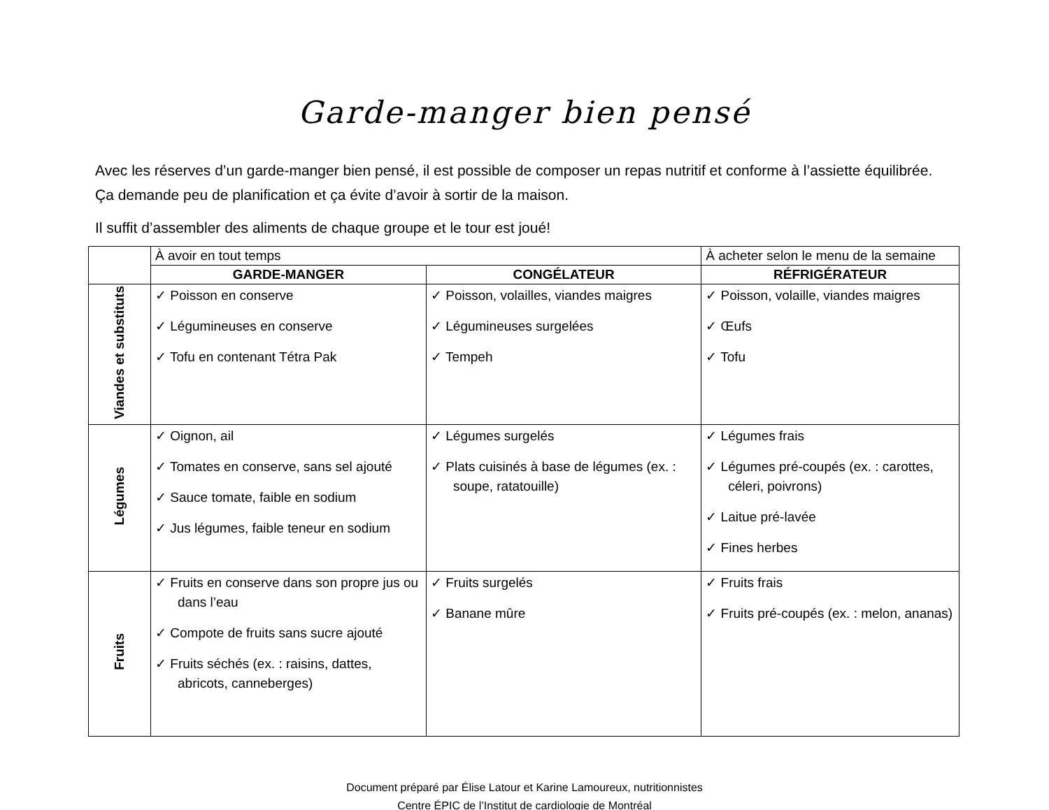Garde-manger bien pensé
Avec les réserves d’un garde-manger bien pensé, il est possible de composer un repas nutritif et conforme à l’assiette équilibrée. Ça demande peu de planification et ça évite d’avoir à sortir de la maison.
Il suffit d’assembler des aliments de chaque groupe et le tour est joué!
| | À avoir en tout temps | | À acheter selon le menu de la semaine |
| | GARDE-MANGER | CONGÉLATEUR | RÉFRIGÉRATEUR |
| Viandes et substituts | ✓ Poisson en conserve ✓ Légumineuses en conserve ✓ Tofu en contenant Tétra Pak | ✓ Poisson, volailles, viandes maigres ✓ Légumineuses surgelées ✓ Tempeh | ✓ Poisson, volaille, viandes maigres ✓ Œufs ✓ Tofu |
| Légumes | ✓ Oignon, ail ✓ Tomates en conserve, sans sel ajouté ✓ Sauce tomate, faible en sodium ✓ Jus légumes, faible teneur en sodium | ✓ Légumes surgelés ✓ Plats cuisinés à base de légumes (ex. : soupe, ratatouille) | ✓ Légumes frais ✓ Légumes pré-coupés (ex. : carottes, céleri, poivrons) ✓ Laitue pré-lavée ✓ Fines herbes |
| Fruits | ✓ Fruits en conserve dans son propre jus ou dans l’eau ✓ Compote de fruits sans sucre ajouté ✓ Fruits séchés (ex. : raisins, dattes, abricots, canneberges) | ✓ Fruits surgelés ✓ Banane mûre | ✓ Fruits frais ✓ Fruits pré-coupés (ex. : melon, ananas) |
Document préparé par Élise Latour et Karine Lamoureux, nutritionnistes
Centre ÉPIC de l’Institut de cardiologie de Montréal